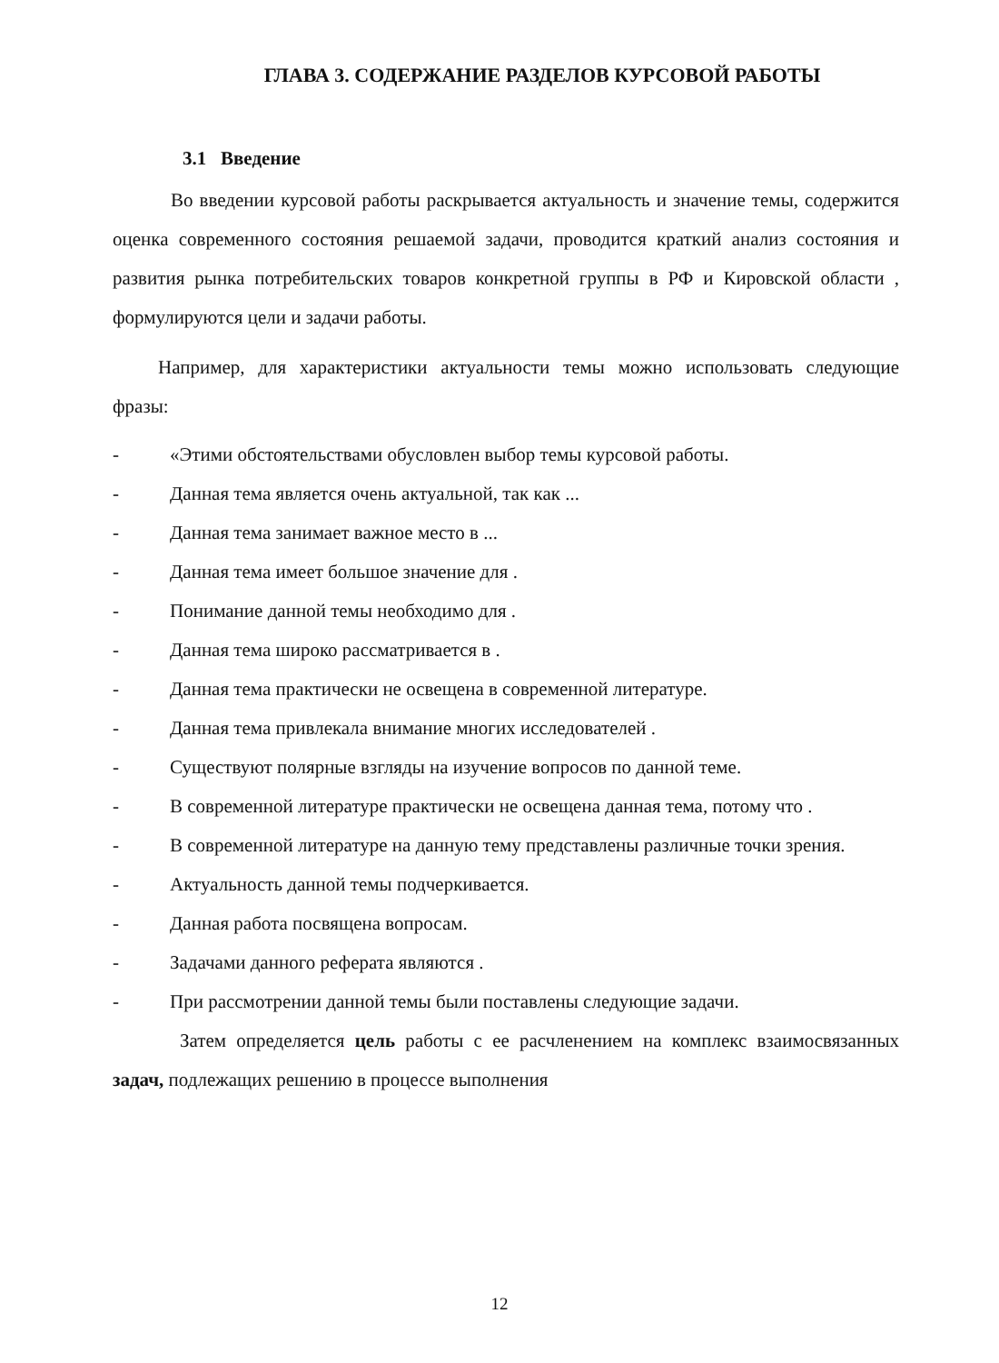ГЛАВА 3. СОДЕРЖАНИЕ РАЗДЕЛОВ КУРСОВОЙ РАБОТЫ
3.1 Введение
Во введении курсовой работы раскрывается актуальность и значение темы, содержится оценка современного состояния решаемой задачи, проводится краткий анализ состояния и развития рынка потребительских товаров конкретной группы в РФ и Кировской области , формулируются цели и задачи работы.
Например, для характеристики актуальности темы можно использовать следующие фразы:
- «Этими обстоятельствами обусловлен выбор темы курсовой работы.
- Данная тема является очень актуальной, так как ...
- Данная тема занимает важное место в ...
- Данная тема имеет большое значение для .
- Понимание данной темы необходимо для .
- Данная тема широко рассматривается в .
- Данная тема практически не освещена в современной литературе.
- Данная тема привлекала внимание многих исследователей .
- Существуют полярные взгляды на изучение вопросов по данной теме.
- В современной литературе практически не освещена данная тема, потому что .
- В современной литературе на данную тему представлены различные точки зрения.
- Актуальность данной темы подчеркивается.
- Данная работа посвящена вопросам.
- Задачами данного реферата являются .
- При рассмотрении данной темы были поставлены следующие задачи.
Затем определяется цель работы с ее расчленением на комплекс взаимосвязанных задач, подлежащих решению в процессе выполнения
12